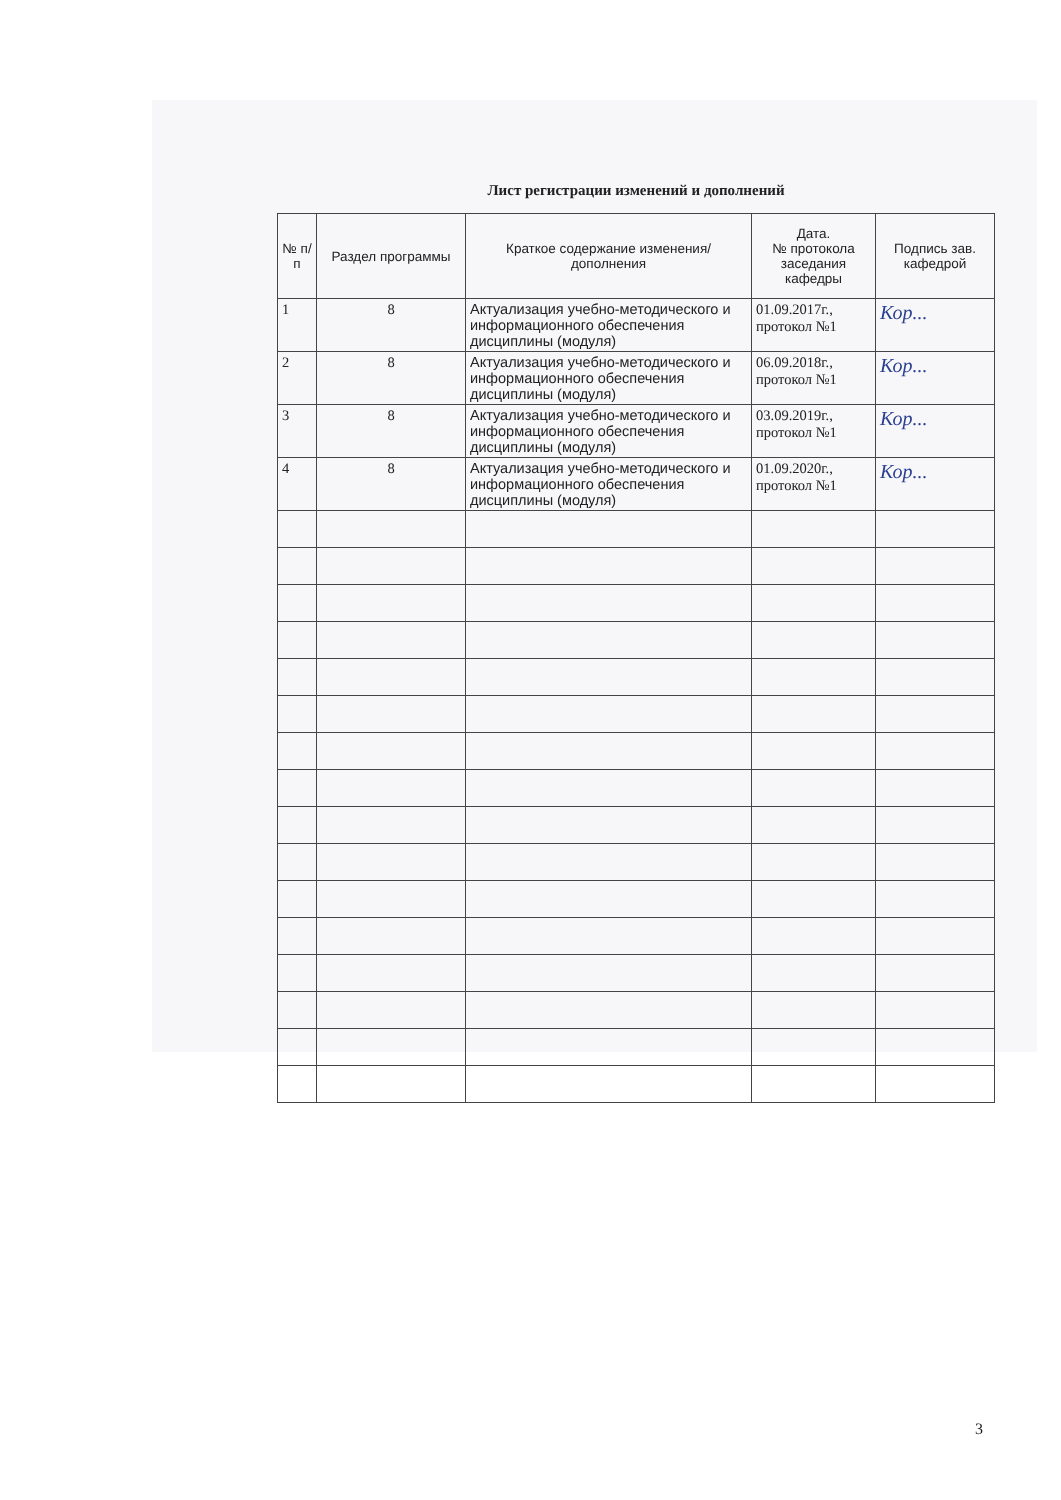Лист регистрации изменений и дополнений
| № п/п | Раздел программы | Краткое содержание изменения/дополнения | Дата. № протокола заседания кафедры | Подпись зав. кафедрой |
| --- | --- | --- | --- | --- |
| 1 | 8 | Актуализация учебно-методического и информационного обеспечения дисциплины (модуля) | 01.09.2017г., протокол №1 | Кор... |
| 2 | 8 | Актуализация учебно-методического и информационного обеспечения дисциплины (модуля) | 06.09.2018г., протокол №1 | Кор... |
| 3 | 8 | Актуализация учебно-методического и информационного обеспечения дисциплины (модуля) | 03.09.2019г., протокол №1 | Кор... |
| 4 | 8 | Актуализация учебно-методического и информационного обеспечения дисциплины (модуля) | 01.09.2020г., протокол №1 | Кор... |
3